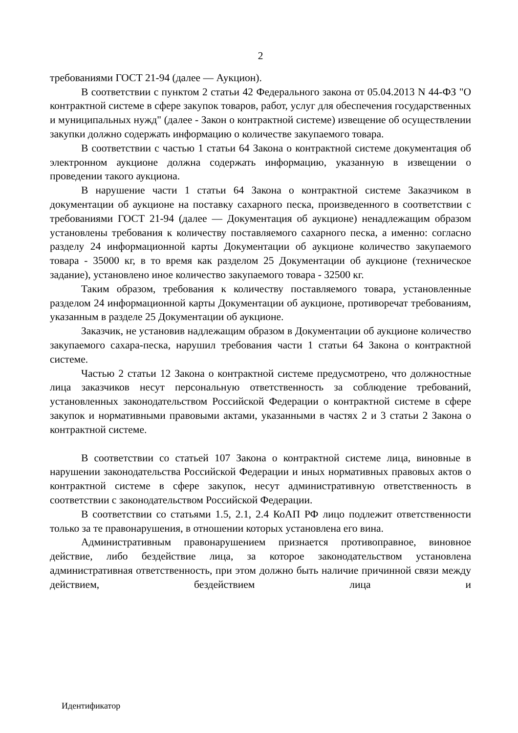2
требованиями ГОСТ 21-94 (далее — Аукцион).
В соответствии с пунктом 2 статьи 42 Федерального закона от 05.04.2013 N 44-ФЗ "О контрактной системе в сфере закупок товаров, работ, услуг для обеспечения государственных и муниципальных нужд" (далее - Закон о контрактной системе) извещение об осуществлении закупки должно содержать информацию о количестве закупаемого товара.
В соответствии с частью 1 статьи 64 Закона о контрактной системе документация об электронном аукционе должна содержать информацию, указанную в извещении о проведении такого аукциона.
В нарушение части 1 статьи 64 Закона о контрактной системе Заказчиком в документации об аукционе на поставку сахарного песка, произведенного в соответствии с требованиями ГОСТ 21-94 (далее — Документация об аукционе) ненадлежащим образом установлены требования к количеству поставляемого сахарного песка, а именно: согласно разделу 24 информационной карты Документации об аукционе количество закупаемого товара - 35000 кг, в то время как разделом 25 Документации об аукционе (техническое задание), установлено иное количество закупаемого товара - 32500 кг.
Таким образом, требования к количеству поставляемого товара, установленные разделом 24 информационной карты Документации об аукционе, противоречат требованиям, указанным в разделе 25 Документации об аукционе.
Заказчик, не установив надлежащим образом в Документации об аукционе количество закупаемого сахара-песка, нарушил требования части 1 статьи 64 Закона о контрактной системе.
Частью 2 статьи 12 Закона о контрактной системе предусмотрено, что должностные лица заказчиков несут персональную ответственность за соблюдение требований, установленных законодательством Российской Федерации о контрактной системе в сфере закупок и нормативными правовыми актами, указанными в частях 2 и 3 статьи 2 Закона о контрактной системе.
В соответствии со статьей 107 Закона о контрактной системе лица, виновные в нарушении законодательства Российской Федерации и иных нормативных правовых актов о контрактной системе в сфере закупок, несут административную ответственность в соответствии с законодательством Российской Федерации.
В соответствии со статьями 1.5, 2.1, 2.4 КоАП РФ лицо подлежит ответственности только за те правонарушения, в отношении которых установлена его вина.
Административным правонарушением признается противоправное, виновное действие, либо бездействие лица, за которое законодательством установлена административная ответственность, при этом должно быть наличие причинной связи между действием, бездействием лица и
Идентификатор